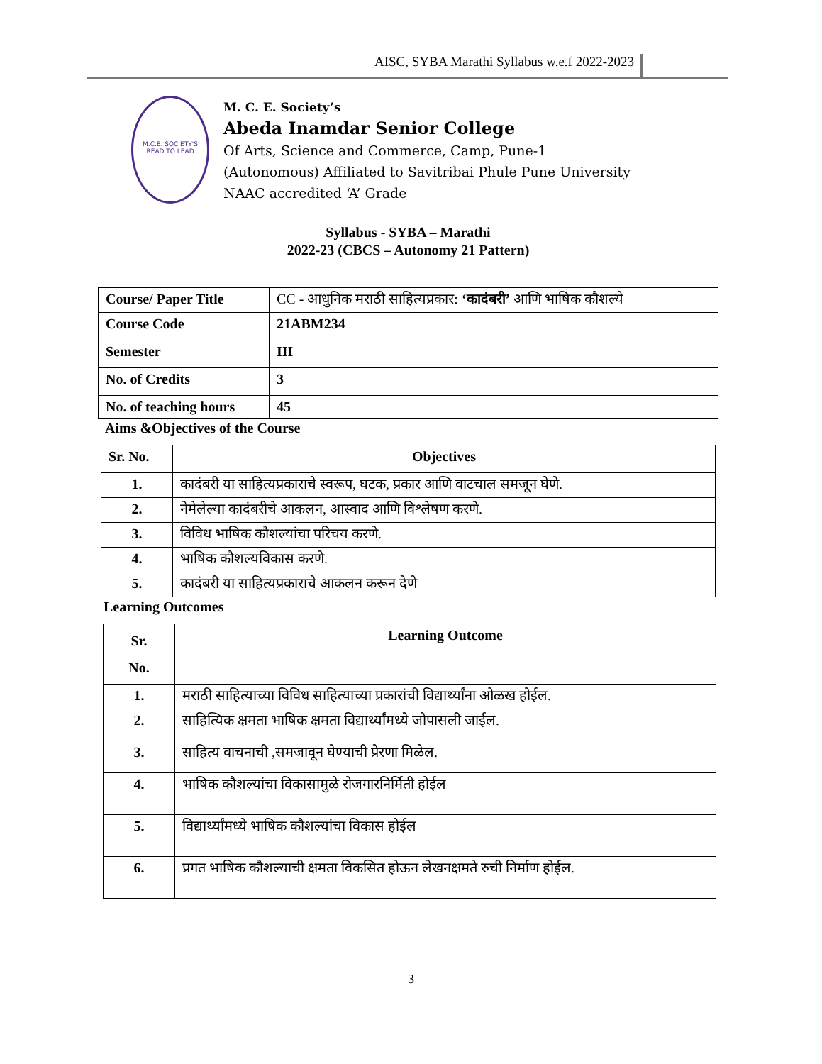AISC, SYBA Marathi Syllabus w.e.f 2022-2023
M.C.E. SOCIETY'S
READ TO LEAD
M. C. E. Society’s
Abeda Inamdar Senior College
Of Arts, Science and Commerce, Camp, Pune-1
(Autonomous) Affiliated to Savitribai Phule Pune University
NAAC accredited ‘A’ Grade
Syllabus - SYBA – Marathi
2022-23 (CBCS – Autonomy 21 Pattern)
| Course/ Paper Title | CC - आधुनिक मराठी साहित्यप्रकार: ‘कादंबरी’ आणि भाषिक कौशल्ये |
| Course Code | 21ABM234 |
| Semester | III |
| No. of Credits | 3 |
| No. of teaching hours | 45 |
Aims &Objectives of the Course
| Sr. No. | Objectives |
| --- | --- |
| 1. | कादंबरी या साहित्यप्रकाराचे स्वरूप, घटक, प्रकार आणि वाटचाल समजून घेणे. |
| 2. | नेमेलेल्या कादंबरीचे आकलन, आस्वाद आणि विश्लेषण करणे. |
| 3. | विविध भाषिक कौशल्यांचा परिचय करणे. |
| 4. | भाषिक कौशल्यविकास करणे. |
| 5. | कादंबरी या साहित्यप्रकाराचे आकलन करून देणे |
Learning Outcomes
| Sr. No. | Learning Outcome |
| --- | --- |
| 1. | मराठी साहित्याच्या विविध साहित्याच्या प्रकारांची विद्यार्थ्यांना ओळख होईल. |
| 2. | साहित्यिक क्षमता भाषिक क्षमता विद्यार्थ्यांमध्ये जोपासली जाईल. |
| 3. | साहित्य वाचनाची ,समजावून घेण्याची प्रेरणा मिळेल. |
| 4. | भाषिक कौशल्यांचा विकासामुळे रोजगारनिर्मिती होईल |
| 5. | विद्यार्थ्यांमध्ये भाषिक कौशल्यांचा विकास होईल |
| 6. | प्रगत भाषिक कौशल्याची क्षमता विकसित होऊन लेखनक्षमते रुची निर्माण होईल. |
3